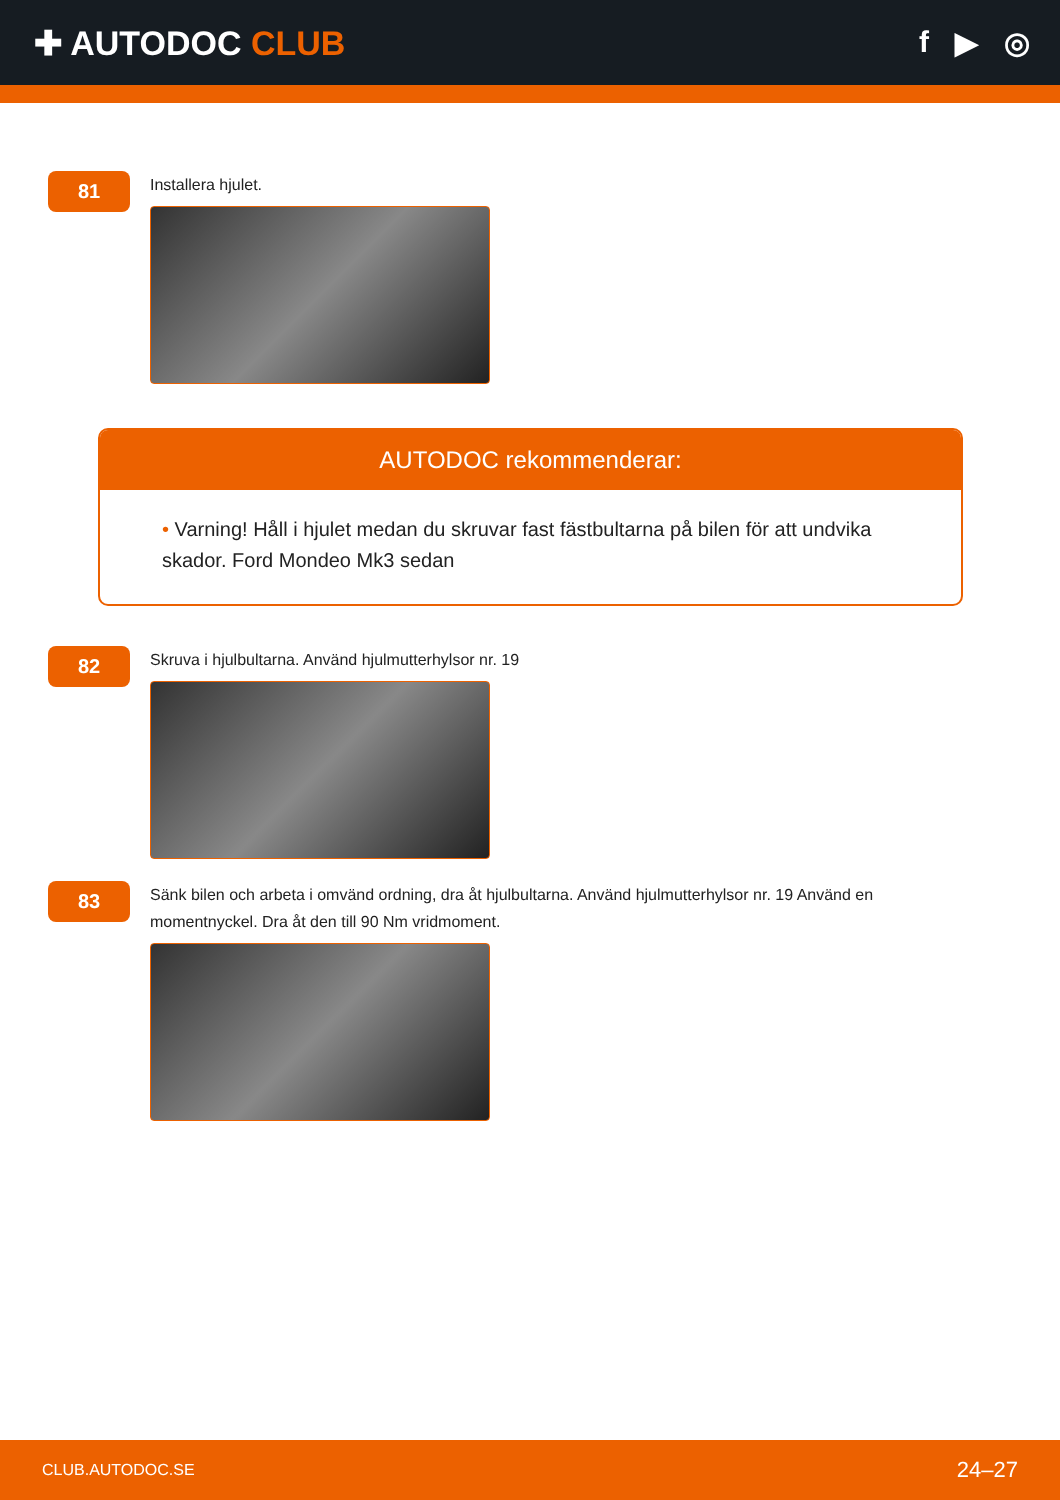✚ AUTODOC CLUB f ▶ ◎
81
Installera hjulet.
AUTODOC rekommenderar:
• Varning! Håll i hjulet medan du skruvar fast fästbultarna på bilen för att undvika skador. Ford Mondeo Mk3 sedan
82
Skruva i hjulbultarna. Använd hjulmutterhylsor nr. 19
83
Sänk bilen och arbeta i omvänd ordning, dra åt hjulbultarna. Använd hjulmutterhylsor nr. 19 Använd en momentnyckel. Dra åt den till 90 Nm vridmoment.
CLUB.AUTODOC.SE 24–27